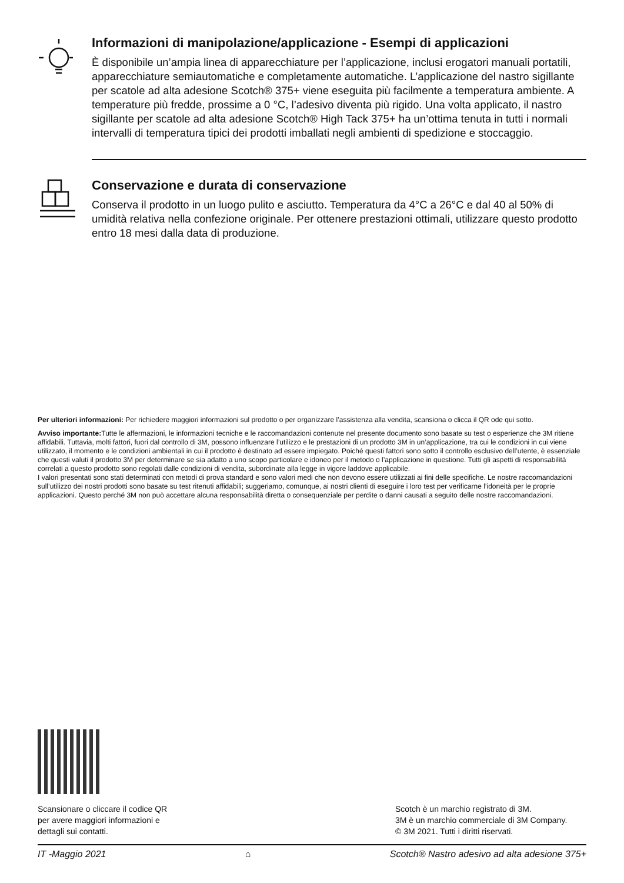Informazioni di manipolazione/applicazione - Esempi di applicazioni
È disponibile un’ampia linea di apparecchiature per l’applicazione, inclusi erogatori manuali portatili, apparecchiature semiautomatiche e completamente automatiche. L’applicazione del nastro sigillante per scatole ad alta adesione Scotch® 375+ viene eseguita più facilmente a temperatura ambiente. A temperature più fredde, prossime a 0 °C, l’adesivo diventa più rigido. Una volta applicato, il nastro sigillante per scatole ad alta adesione Scotch® High Tack 375+ ha un’ottima tenuta in tutti i normali intervalli di temperatura tipici dei prodotti imballati negli ambienti di spedizione e stoccaggio.
Conservazione e durata di conservazione
Conserva il prodotto in un luogo pulito e asciutto. Temperatura da 4°C a 26°C e dal 40 al 50% di umidità relativa nella confezione originale. Per ottenere prestazioni ottimali, utilizzare questo prodotto entro 18 mesi dalla data di produzione.
Per ulteriori informazioni: Per richiedere maggiori informazioni sul prodotto o per organizzare l’assistenza alla vendita, scansiona o clicca il QR ode qui sotto.
Avviso importante: Tutte le affermazioni, le informazioni tecniche e le raccomandazioni contenute nel presente documento sono basate su test o esperienze che 3M ritiene affidabili. Tuttavia, molti fattori, fuori dal controllo di 3M, possono influenzare l’utilizzo e le prestazioni di un prodotto 3M in un’applicazione, tra cui le condizioni in cui viene utilizzato, il momento e le condizioni ambientali in cui il prodotto è destinato ad essere impiegato. Poiché questi fattori sono sotto il controllo esclusivo dell’utente, è essenziale che questi valuti il prodotto 3M per determinare se sia adatto a uno scopo particolare e idoneo per il metodo o l’applicazione in questione. Tutti gli aspetti di responsabilità correlati a questo prodotto sono regolati dalle condizioni di vendita, subordinate alla legge in vigore laddove applicabile.
I valori presentati sono stati determinati con metodi di prova standard e sono valori medi che non devono essere utilizzati ai fini delle specifiche. Le nostre raccomandazioni sull’utilizzo dei nostri prodotti sono basate su test ritenuti affidabili; suggeriamo, comunque, ai nostri clienti di eseguire i loro test per verificarne l’idoneità per le proprie applicazioni. Questo perché 3M non può accettare alcuna responsabilità diretta o consequenziale per perdite o danni causati a seguito delle nostre raccomandazioni.
Scansionare o cliccare il codice QR
per avere maggiori informazioni e
dettagli sui contatti.
Scotch è un marchio registrato di 3M.
3M è un marchio commerciale di 3M Company.
© 3M 2021. Tutti i diritti riservati.
IT -Maggio 2021 ⌂ Scotch® Nastro adesivo ad alta adesione 375+